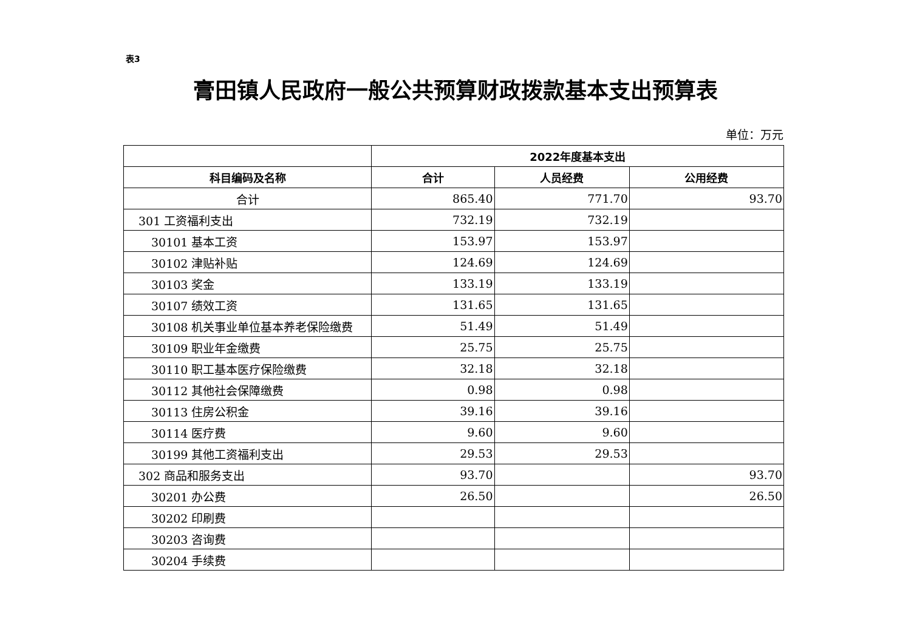表3
膏田镇人民政府一般公共预算财政拨款基本支出预算表
单位：万元
| | 2022年度基本支出 | | |
| --- | --- | --- | --- |
| 科目编码及名称 | 合计 | 人员经费 | 公用经费 |
| 合计 | 865.40 | 771.70 | 93.70 |
| 301 工资福利支出 | 732.19 | 732.19 | |
| 30101 基本工资 | 153.97 | 153.97 | |
| 30102 津贴补贴 | 124.69 | 124.69 | |
| 30103 奖金 | 133.19 | 133.19 | |
| 30107 绩效工资 | 131.65 | 131.65 | |
| 30108 机关事业单位基本养老保险缴费 | 51.49 | 51.49 | |
| 30109 职业年金缴费 | 25.75 | 25.75 | |
| 30110 职工基本医疗保险缴费 | 32.18 | 32.18 | |
| 30112 其他社会保障缴费 | 0.98 | 0.98 | |
| 30113 住房公积金 | 39.16 | 39.16 | |
| 30114 医疗费 | 9.60 | 9.60 | |
| 30199 其他工资福利支出 | 29.53 | 29.53 | |
| 302 商品和服务支出 | 93.70 | | 93.70 |
| 30201 办公费 | 26.50 | | 26.50 |
| 30202 印刷费 | | | |
| 30203 咨询费 | | | |
| 30204 手续费 | | | |